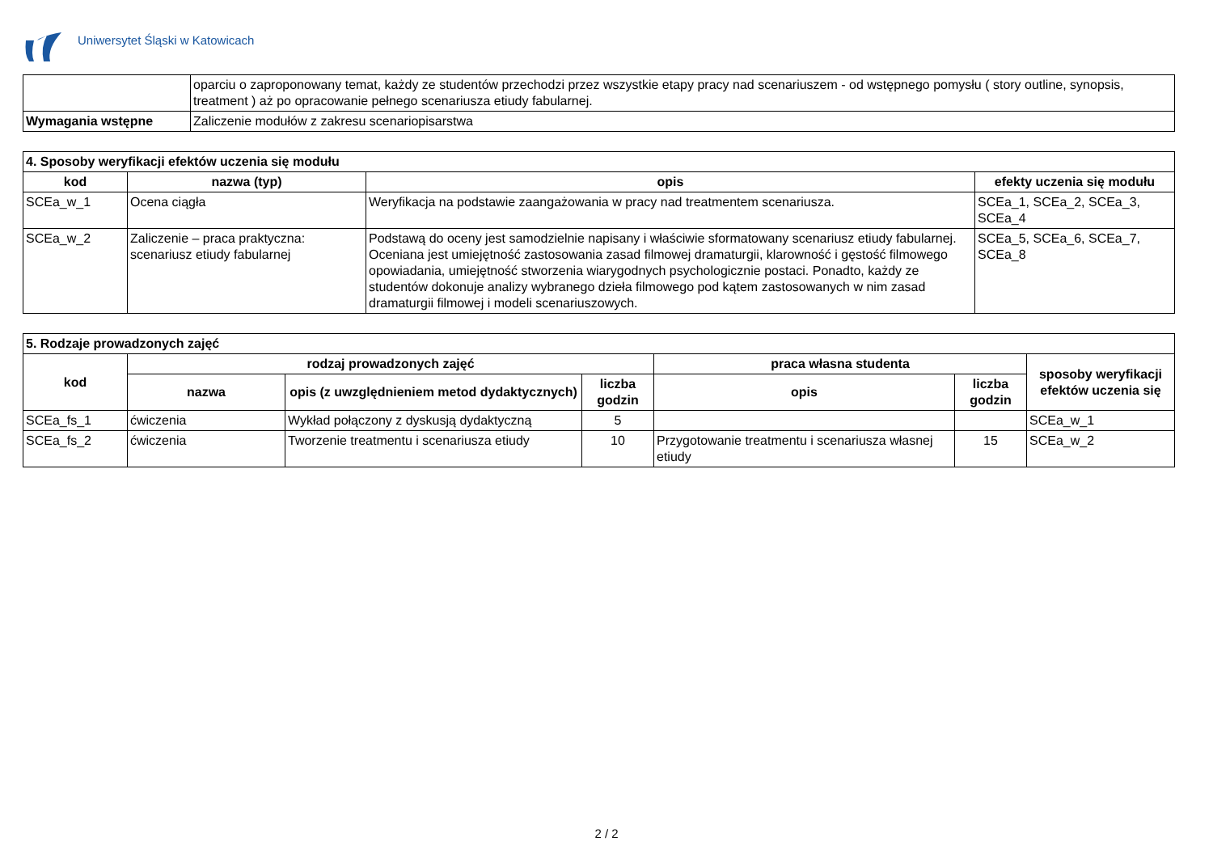Uniwersytet Śląski w Katowicach
| | oparciu o zaproponowany temat, każdy ze studentów przechodzi przez wszystkie etapy pracy nad scenariuszem - od wstępnego pomysłu ( story outline, synopsis, treatment ) aż po opracowanie pełnego scenariusza etiudy fabularnej. |
| Wymagania wstępne | Zaliczenie modułów z zakresu scenariopisarstwa |
| 4. Sposoby weryfikacji efektów uczenia się modułu | | | |
| --- | --- | --- | --- |
| kod | nazwa (typ) | opis | efekty uczenia się modułu |
| SCEa_w_1 | Ocena ciągła | Weryfikacja na podstawie zaangażowania w pracy nad treatmentem scenariusza. | SCEa_1, SCEa_2, SCEa_3, SCEa_4 |
| SCEa_w_2 | Zaliczenie – praca praktyczna: scenariusz etiudy fabularnej | Podstawą do oceny jest samodzielnie napisany i właściwie sformatowany scenariusz etiudy fabularnej. Oceniana jest umiejętność zastosowania zasad filmowej dramaturgii, klarowność i gęstość filmowego opowiadania, umiejętność stworzenia wiarygodnych psychologicznie postaci. Ponadto, każdy ze studentów dokonuje analizy wybranego dzieła filmowego pod kątem zastosowanych w nim zasad dramaturgii filmowej i modeli scenariuszowych. | SCEa_5, SCEa_6, SCEa_7, SCEa_8 |
| 5. Rodzaje prowadzonych zajęć | | | | | | |
| --- | --- | --- | --- | --- | --- | --- |
| kod | rodzaj prowadzonych zajęć | | | praca własna studenta | | sposoby weryfikacji efektów uczenia się |
| | nazwa | opis (z uwzględnieniem metod dydaktycznych) | liczba godzin | opis | liczba godzin | |
| SCEa_fs_1 | ćwiczenia | Wykład połączony z dyskusją dydaktyczną | 5 | | | SCEa_w_1 |
| SCEa_fs_2 | ćwiczenia | Tworzenie treatmentu i scenariusza etiudy | 10 | Przygotowanie treatmentu i scenariusza własnej etiudy | 15 | SCEa_w_2 |
2 / 2